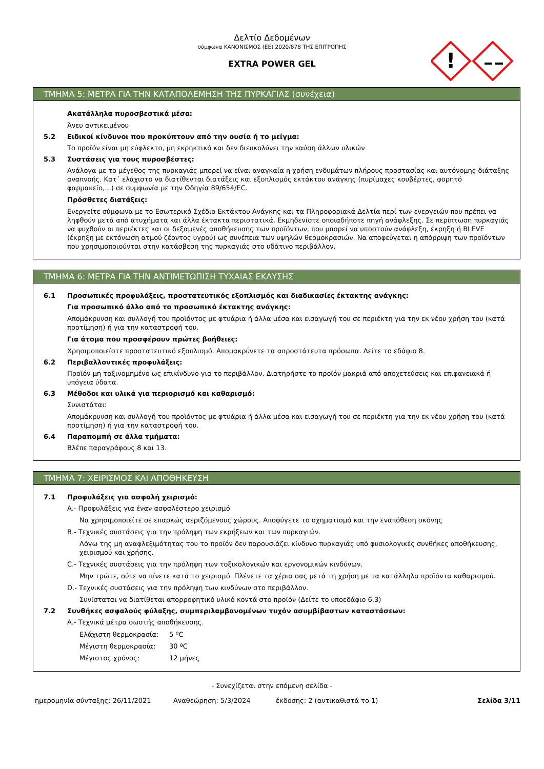Δελτίο Δεδομένων
σύμφωνα ΚΑΝΟΝΙΣΜΟΣ (ΕΕ) 2020/878 ΤΗΣ ΕΠΙΤΡΟΠΗΣ
EXTRA POWER GEL
!
ΤΜΗΜΑ 5: ΜΕΤΡΑ ΓΙΑ ΤΗΝ ΚΑΤΑΠΟΛΕΜΗΣΗ ΤΗΣ ΠΥΡΚΑΓΙΑΣ (συνέχεια)
Ακατάλληλα πυροσβεστικά μέσα:
Άνευ αντικειμένου
5.2 Ειδικοί κίνδυνοι που προκύπτουν από την ουσία ή το μείγμα:
Το προϊόν είναι μη εύφλεκτο, μη εκρηκτικό και δεν διευκολύνει την καύση άλλων υλικών
5.3 Συστάσεις για τους πυροσβέστες:
Ανάλογα με το μέγεθος της πυρκαγιάς μπορεί να είναι αναγκαία η χρήση ενδυμάτων πλήρους προστασίας και αυτόνομης διάταξης αναπνοής. Κατ΄ ελάχιστο να διατίθενται διατάξεις και εξοπλισμός εκτάκτου ανάγκης (πυρίμαχες κουβέρτες, φορητό φαρμακείο,...) σε συμφωνία με την Οδηγία 89/654/EC.
Πρόσθετες διατάξεις:
Ενεργείτε σύμφωνα με το Εσωτερικό Σχέδιο Εκτάκτου Ανάγκης και τα Πληροφοριακά Δελτία περί των ενεργειών που πρέπει να ληφθούν μετά από ατυχήματα και άλλα έκτακτα περιστατικά. Εκμηδενίστε οποιαδήποτε πηγή ανάφλεξης. Σε περίπτωση πυρκαγιάς να ψυχθούν οι περιέκτες και οι δεξαμενές αποθήκευσης των προϊόντων, που μπορεί να υποστούν ανάφλεξη, έκρηξη ή BLEVE (έκρηξη με εκτόνωση ατμού ζέοντος υγρού) ως συνέπεια των υψηλών θερμοκρασιών. Να αποφεύγεται η απόρριψη των προϊόντων που χρησιμοποιούνται στην κατάσβεση της πυρκαγιάς στο υδάτινο περιβάλλον.
ΤΜΗΜΑ 6: ΜΕΤΡΑ ΓΙΑ ΤΗΝ ΑΝΤΙΜΕΤΩΠΙΣΗ ΤΥΧΑΙΑΣ ΕΚΛΥΣΗΣ
6.1 Προσωπικές προφυλάξεις, προστατευτικός εξοπλισμός και διαδικασίες έκτακτης ανάγκης:
Για προσωπικό άλλο από το προσωπικό έκτακτης ανάγκης:
Απομάκρυνση και συλλογή του προϊόντος με φτυάρια ή άλλα μέσα και εισαγωγή του σε περιέκτη για την εκ νέου χρήση του (κατά προτίμηση) ή για την καταστροφή του.
Για άτομα που προσφέρουν πρώτες βοήθειες:
Χρησιμοποιείστε προστατευτικό εξοπλισμό. Απομακρύνετε τα απροστάτευτα πρόσωπα. Δείτε το εδάφιο 8.
6.2 Περιβαλλοντικές προφυλάξεις:
Προϊόν μη ταξινομημένο ως επικίνδυνο για το περιβάλλον. Διατηρήστε το προϊόν μακριά από αποχετεύσεις και επιφανειακά ή υπόγεια ύδατα.
6.3 Μέθοδοι και υλικά για περιορισμό και καθαρισμό:
Συνιστάται:
Απομάκρυνση και συλλογή του προϊόντος με φτυάρια ή άλλα μέσα και εισαγωγή του σε περιέκτη για την εκ νέου χρήση του (κατά προτίμηση) ή για την καταστροφή του.
6.4 Παραπομπή σε άλλα τμήματα:
Βλέπε παραγράφους 8 και 13.
ΤΜΗΜΑ 7: ΧΕΙΡΙΣΜΟΣ ΚΑΙ ΑΠΟΘΗΚΕΥΣΗ
7.1 Προφυλάξεις για ασφαλή χειρισμό:
A.- Προφυλάξεις για έναν ασφαλέστερο χειρισμό
Να χρησιμοποιείτε σε επαρκώς αεριζόμενους χώρους. Αποφύγετε το σχηματισμό και την εναπόθεση σκόνης
B.- Τεχνικές συστάσεις για την πρόληψη των εκρήξεων και των πυρκαγιών.
Λόγω της μη αναφλεξιμότητας του το προϊόν δεν παρουσιάζει κίνδυνο πυρκαγιάς υπό φυσιολογικές συνθήκες αποθήκευσης, χειρισμού και χρήσης.
C.- Τεχνικές συστάσεις για την πρόληψη των τοξικολογικών και εργονομικών κινδύνων.
Μην τρώτε, ούτε να πίνετε κατά το χειρισμό. Πλένετε τα χέρια σας μετά τη χρήση με τα κατάλληλα προϊόντα καθαρισμού.
D.- Τεχνικές συστάσεις για την πρόληψη των κινδύνων στο περιβάλλον.
Συνίσταται να διατίθεται απορροφητικό υλικό κοντά στο προϊόν (Δείτε το υποεδάφιο 6.3)
7.2 Συνθήκες ασφαλούς φύλαξης, συμπεριλαμβανομένων τυχόν ασυμβίβαστων καταστάσεων:
A.- Τεχνικά μέτρα σωστής αποθήκευσης.
Ελάχιστη θερμοκρασία: 5 ºC
Μέγιστη θερμοκρασία: 30 ºC
Μέγιστος χρόνος: 12 μήνες
- Συνεχίζεται στην επόμενη σελίδα -
ημερομηνία σύνταξης: 26/11/2021 Αναθεώρηση: 5/3/2024 έκδοσης: 2 (αντικαθιστά το 1) Σελίδα 3/11